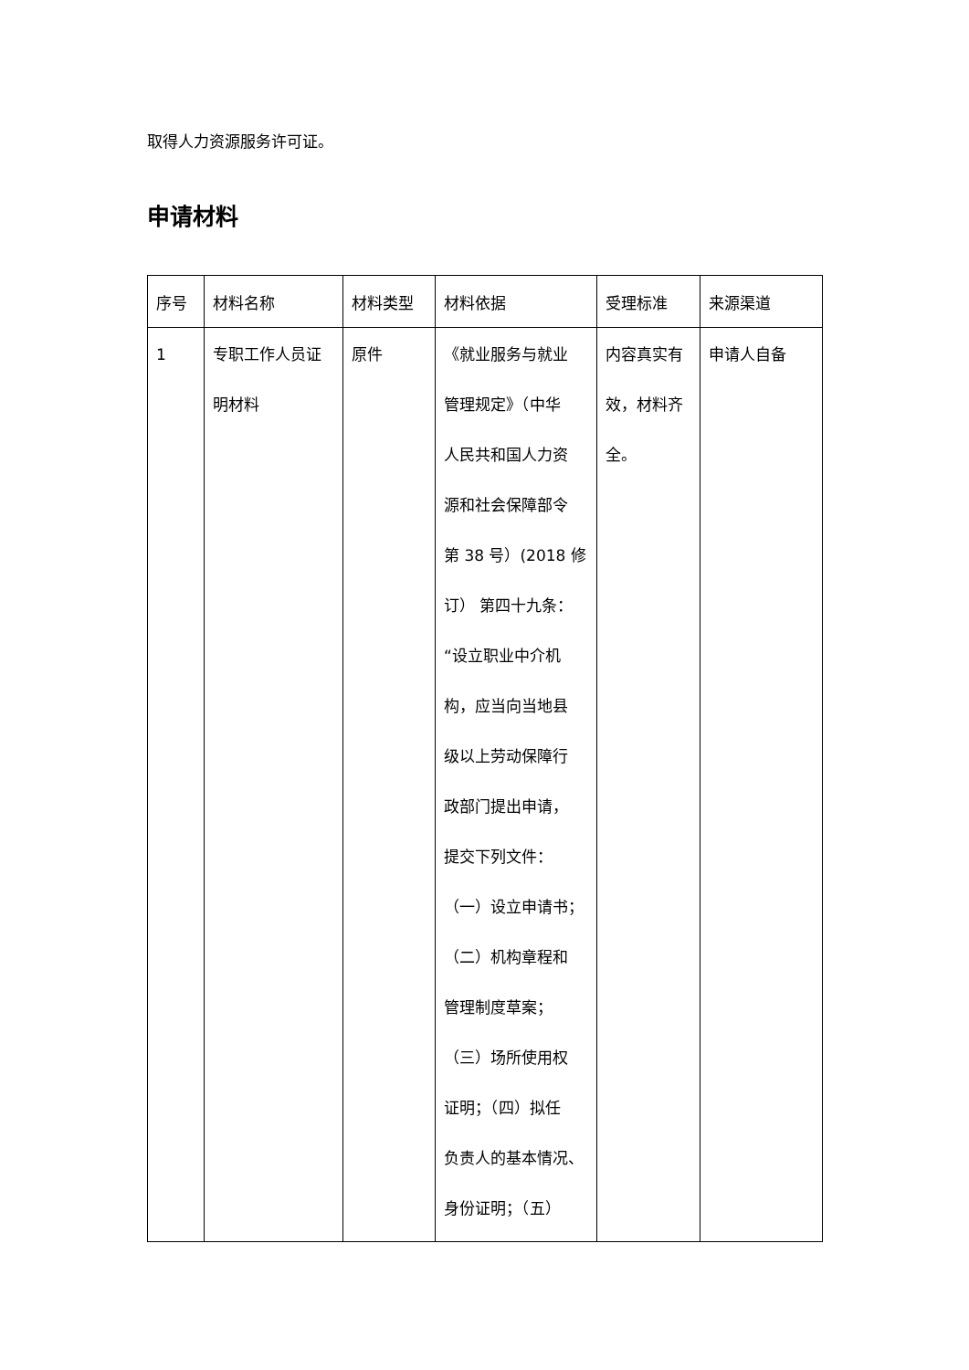取得人力资源服务许可证。
申请材料
| 序号 | 材料名称 | 材料类型 | 材料依据 | 受理标准 | 来源渠道 |
| --- | --- | --- | --- | --- | --- |
| 1 | 专职工作人员证 明材料 | 原件 | 《就业服务与就业 管理规定》（中华 人民共和国人力资 源和社会保障部令 第 38 号）(2018 修 订） 第四十九条： “设立职业中介机 构，应当向当地县 级以上劳动保障行 政部门提出申请， 提交下列文件： （一）设立申请书； （二）机构章程和 管理制度草案； （三）场所使用权 证明；（四）拟任 负责人的基本情况、 身份证明；（五） | 内容真实有 效，材料齐 全。 | 申请人自备 |